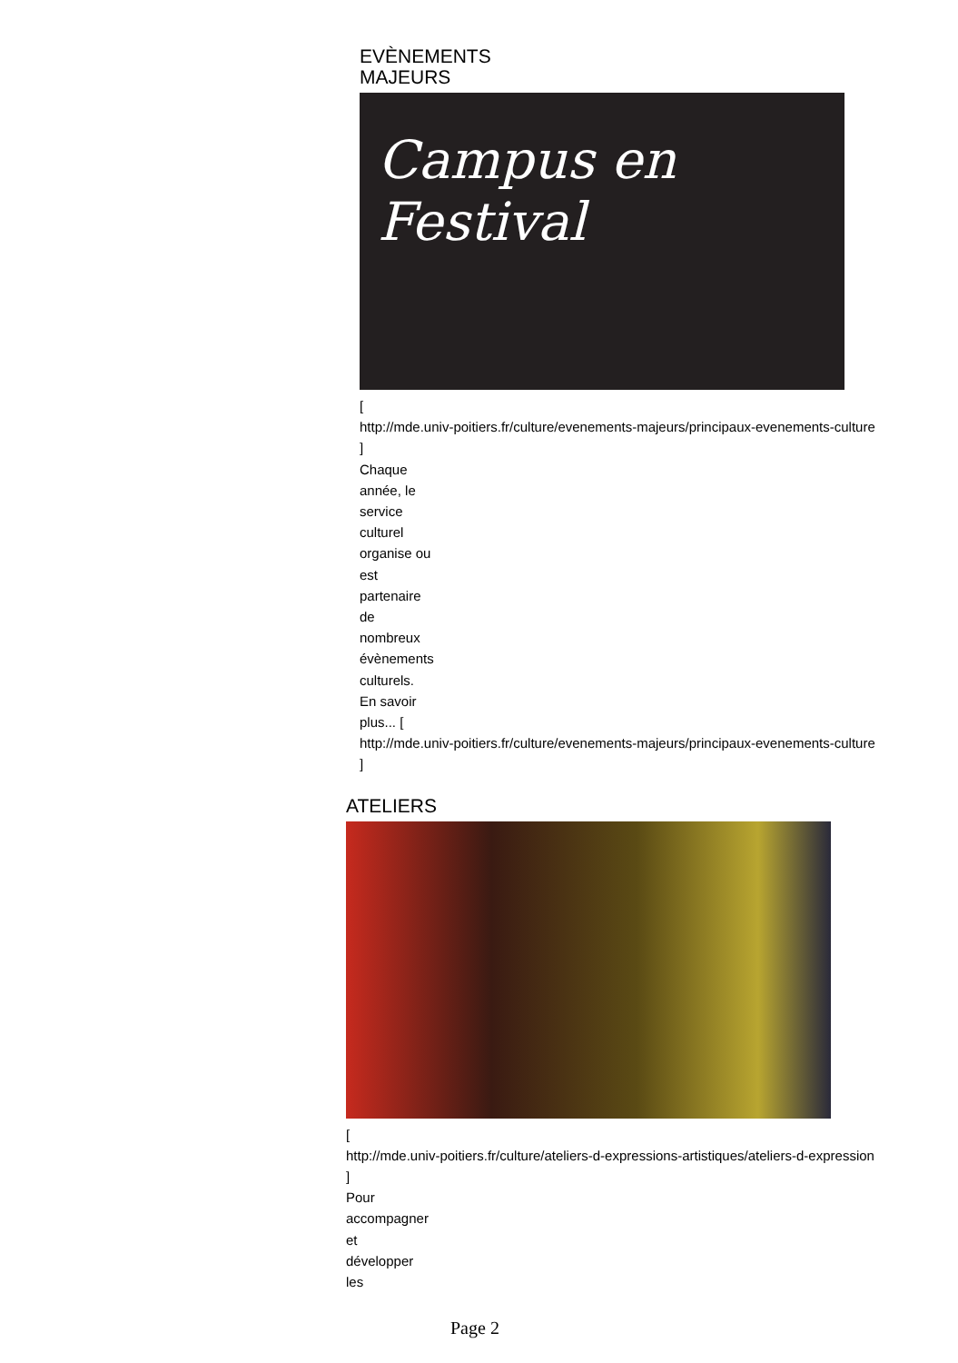EVÈNEMENTS
MAJEURS
Campus en Festival
[
http://mde.univ-poitiers.fr/culture/evenements-majeurs/principaux-evenements-culture
]
Chaque
année, le
service
culturel
organise ou
est
partenaire
de
nombreux
évènements
culturels.
En savoir
plus... [
http://mde.univ-poitiers.fr/culture/evenements-majeurs/principaux-evenements-culture
]
ATELIERS
[
http://mde.univ-poitiers.fr/culture/ateliers-d-expressions-artistiques/ateliers-d-expression
]
Pour
accompagner
et
développer
les
Page 2